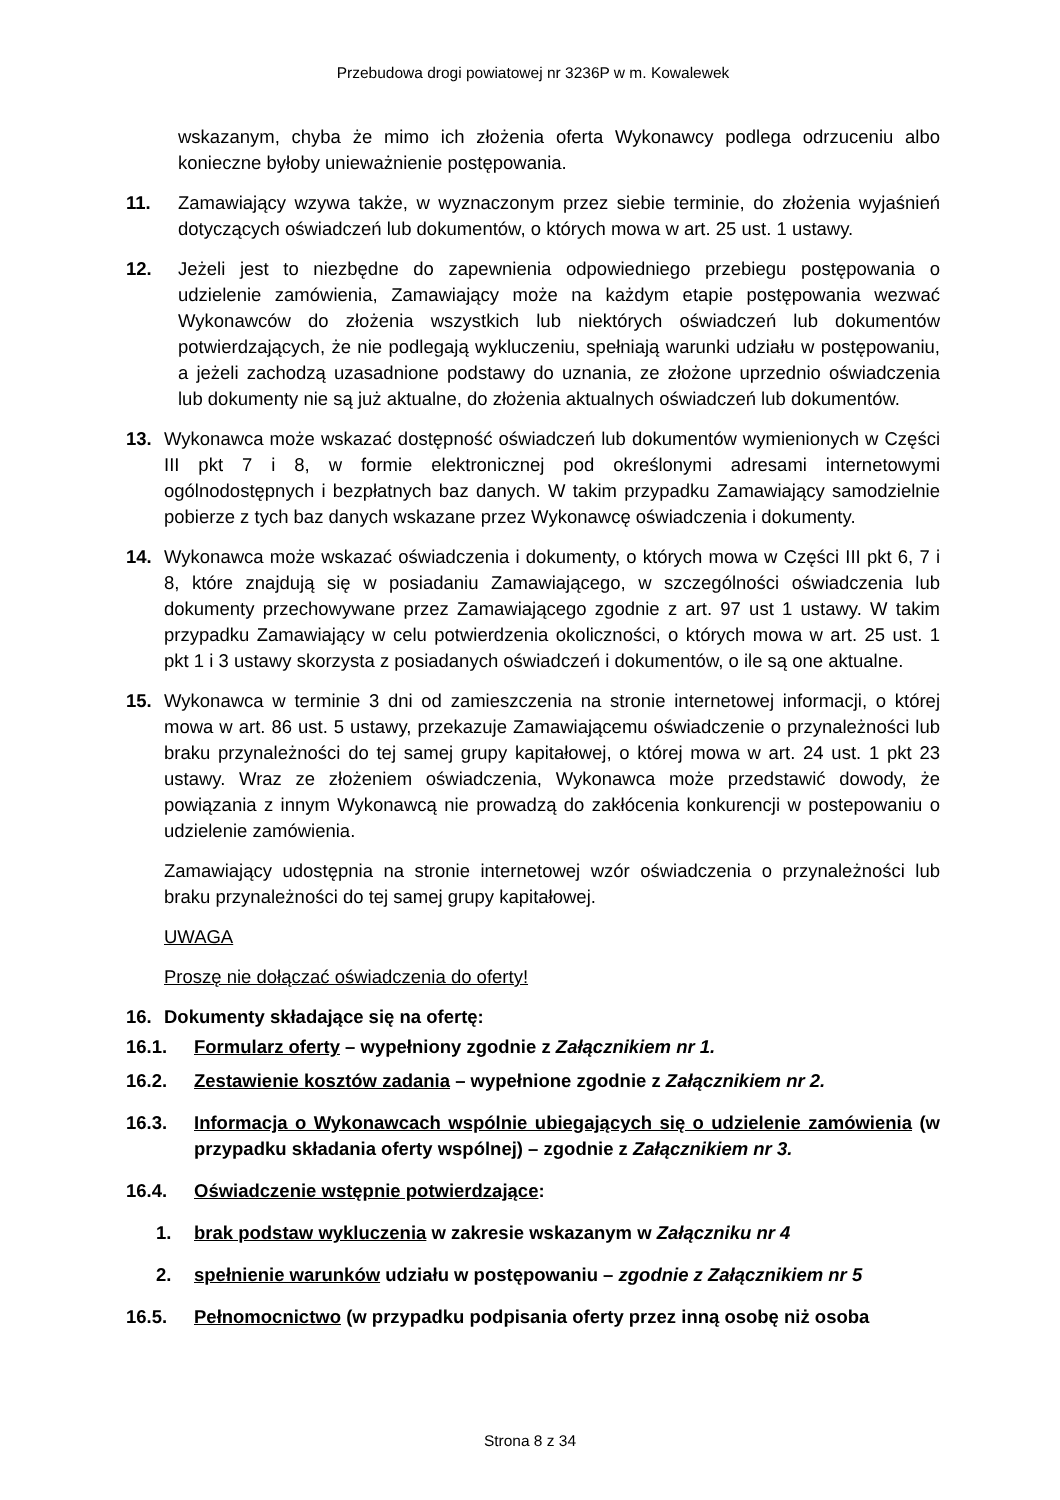Przebudowa drogi powiatowej nr 3236P w m. Kowalewek
wskazanym, chyba że mimo ich złożenia oferta Wykonawcy podlega odrzuceniu albo konieczne byłoby unieważnienie postępowania.
11. Zamawiający wzywa także, w wyznaczonym przez siebie terminie, do złożenia wyjaśnień dotyczących oświadczeń lub dokumentów, o których mowa w art. 25 ust. 1 ustawy.
12. Jeżeli jest to niezbędne do zapewnienia odpowiedniego przebiegu postępowania o udzielenie zamówienia, Zamawiający może na każdym etapie postępowania wezwać Wykonawców do złożenia wszystkich lub niektórych oświadczeń lub dokumentów potwierdzających, że nie podlegają wykluczeniu, spełniają warunki udziału w postępowaniu, a jeżeli zachodzą uzasadnione podstawy do uznania, ze złożone uprzednio oświadczenia lub dokumenty nie są już aktualne, do złożenia aktualnych oświadczeń lub dokumentów.
13. Wykonawca może wskazać dostępność oświadczeń lub dokumentów wymienionych w Części III pkt 7 i 8, w formie elektronicznej pod określonymi adresami internetowymi ogólnodostępnych i bezpłatnych baz danych. W takim przypadku Zamawiający samodzielnie pobierze z tych baz danych wskazane przez Wykonawcę oświadczenia i dokumenty.
14. Wykonawca może wskazać oświadczenia i dokumenty, o których mowa w Części III pkt 6, 7 i 8, które znajdują się w posiadaniu Zamawiającego, w szczególności oświadczenia lub dokumenty przechowywane przez Zamawiającego zgodnie z art. 97 ust 1 ustawy. W takim przypadku Zamawiający w celu potwierdzenia okoliczności, o których mowa w art. 25 ust. 1 pkt 1 i 3 ustawy skorzysta z posiadanych oświadczeń i dokumentów, o ile są one aktualne.
15. Wykonawca w terminie 3 dni od zamieszczenia na stronie internetowej informacji, o której mowa w art. 86 ust. 5 ustawy, przekazuje Zamawiającemu oświadczenie o przynależności lub braku przynależności do tej samej grupy kapitałowej, o której mowa w art. 24 ust. 1 pkt 23 ustawy. Wraz ze złożeniem oświadczenia, Wykonawca może przedstawić dowody, że powiązania z innym Wykonawcą nie prowadzą do zakłócenia konkurencji w postepowaniu o udzielenie zamówienia.
Zamawiający udostępnia na stronie internetowej wzór oświadczenia o przynależności lub braku przynależności do tej samej grupy kapitałowej.
UWAGA
Proszę nie dołączać oświadczenia do oferty!
16. Dokumenty składające się na ofertę:
16.1. Formularz oferty – wypełniony zgodnie z Załącznikiem nr 1.
16.2. Zestawienie kosztów zadania – wypełnione zgodnie z Załącznikiem nr 2.
16.3. Informacja o Wykonawcach wspólnie ubiegających się o udzielenie zamówienia (w przypadku składania oferty wspólnej) – zgodnie z Załącznikiem nr 3.
16.4. Oświadczenie wstępnie potwierdzające:
1. brak podstaw wykluczenia w zakresie wskazanym w Załączniku nr 4
2. spełnienie warunków udziału w postępowaniu – zgodnie z Załącznikiem nr 5
16.5. Pełnomocnictwo (w przypadku podpisania oferty przez inną osobę niż osoba
Strona 8 z 34